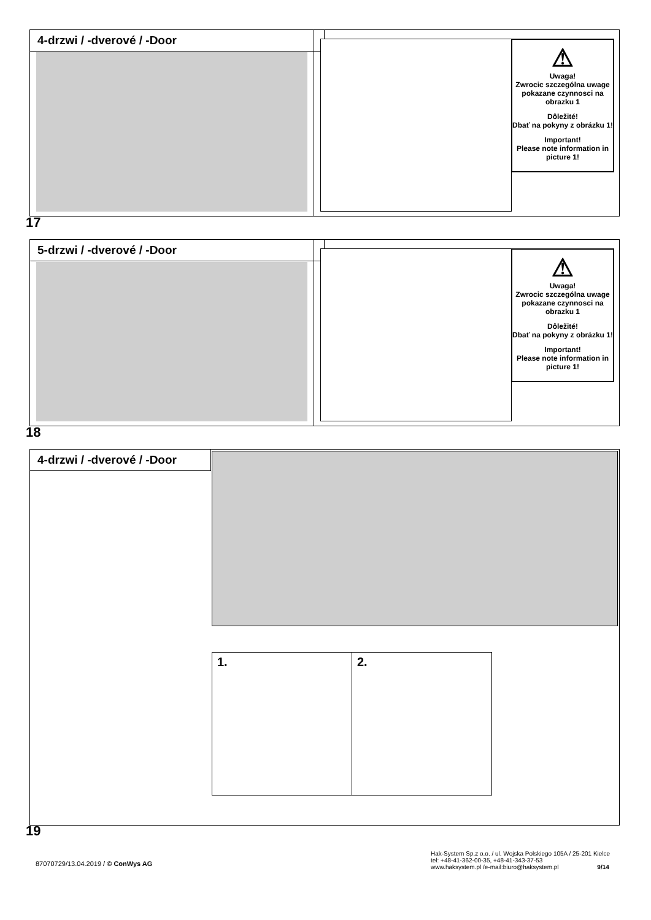4-drzwi / -dverové / -Door
⚠
Uwaga!
Zwrocic szczególna uwage pokazane czynnosci na obrazku 1
Dôležité!
Dbať na pokyny z obrázku 1!
Important!
Please note information in picture 1!
17
5-drzwi / -dverové / -Door
⚠
Uwaga!
Zwrocic szczególna uwage pokazane czynnosci na obrazku 1
Dôležité!
Dbať na pokyny z obrázku 1!
Important!
Please note information in picture 1!
18
4-drzwi / -dverové / -Door
1. 2.
19
87070729/13.04.2019 / © ConWys AG
Hak-System Sp.z o.o. / ul. Wojska Polskiego 105A / 25-201 Kielce
tel: +48-41-362-00-35, +48-41-343-37-53
www.haksystem.pl /e-mail:biuro@haksystem.pl 9/14